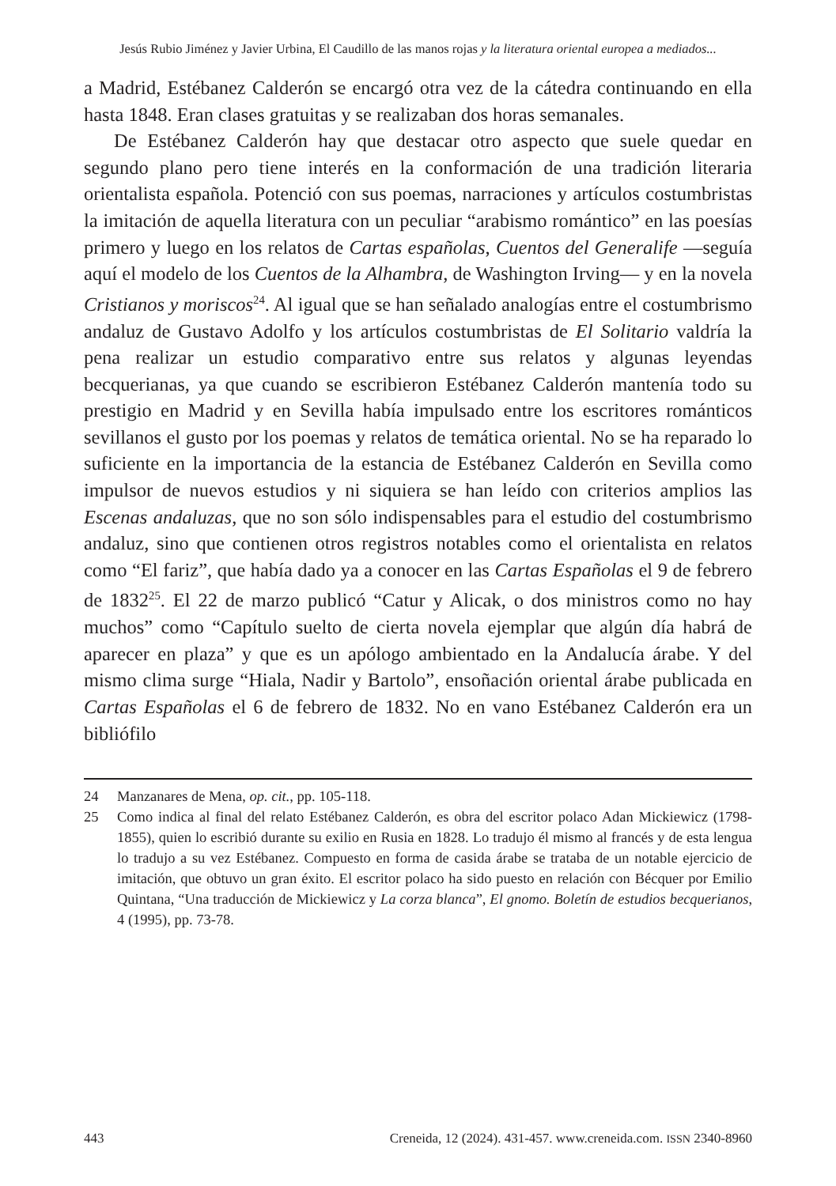Jesús Rubio Jiménez y Javier Urbina, El Caudillo de las manos rojas y la literatura oriental europea a mediados...
a Madrid, Estébanez Calderón se encargó otra vez de la cátedra continuando en ella hasta 1848. Eran clases gratuitas y se realizaban dos horas semanales.
De Estébanez Calderón hay que destacar otro aspecto que suele quedar en segundo plano pero tiene interés en la conformación de una tradición literaria orientalista española. Potenció con sus poemas, narraciones y artículos costumbristas la imitación de aquella literatura con un peculiar “arabismo romántico” en las poesías primero y luego en los relatos de Cartas españolas, Cuentos del Generalife —seguía aquí el modelo de los Cuentos de la Alhambra, de Washington Irving— y en la novela Cristianos y moriscos<sup>24</sup>. Al igual que se han señalado analogías entre el costumbrismo andaluz de Gustavo Adolfo y los artículos costumbristas de El Solitario valdría la pena realizar un estudio comparativo entre sus relatos y algunas leyendas becquerianas, ya que cuando se escribieron Estébanez Calderón mantenía todo su prestigio en Madrid y en Sevilla había impulsado entre los escritores románticos sevillanos el gusto por los poemas y relatos de temática oriental. No se ha reparado lo suficiente en la importancia de la estancia de Estébanez Calderón en Sevilla como impulsor de nuevos estudios y ni siquiera se han leído con criterios amplios las Escenas andaluzas, que no son sólo indispensables para el estudio del costumbrismo andaluz, sino que contienen otros registros notables como el orientalista en relatos como “El fariz”, que había dado ya a conocer en las Cartas Españolas el 9 de febrero de 1832<sup>25</sup>. El 22 de marzo publicó “Catur y Alicak, o dos ministros como no hay muchos” como “Capítulo suelto de cierta novela ejemplar que algún día habrá de aparecer en plaza” y que es un apólogo ambientado en la Andalucía árabe. Y del mismo clima surge “Hiala, Nadir y Bartolo”, ensoñación oriental árabe publicada en Cartas Españolas el 6 de febrero de 1832. No en vano Estébanez Calderón era un bibliófilo
24 Manzanares de Mena, op. cit., pp. 105-118.
25 Como indica al final del relato Estébanez Calderón, es obra del escritor polaco Adan Mickiewicz (1798-1855), quien lo escribió durante su exilio en Rusia en 1828. Lo tradujo él mismo al francés y de esta lengua lo tradujo a su vez Estébanez. Compuesto en forma de casida árabe se trataba de un notable ejercicio de imitación, que obtuvo un gran éxito. El escritor polaco ha sido puesto en relación con Bécquer por Emilio Quintana, “Una traducción de Mickiewicz y La corza blanca”, El gnomo. Boletín de estudios becquerianos, 4 (1995), pp. 73-78.
443 Creneida, 12 (2024). 431-457. www.creneida.com. ISSN 2340-8960